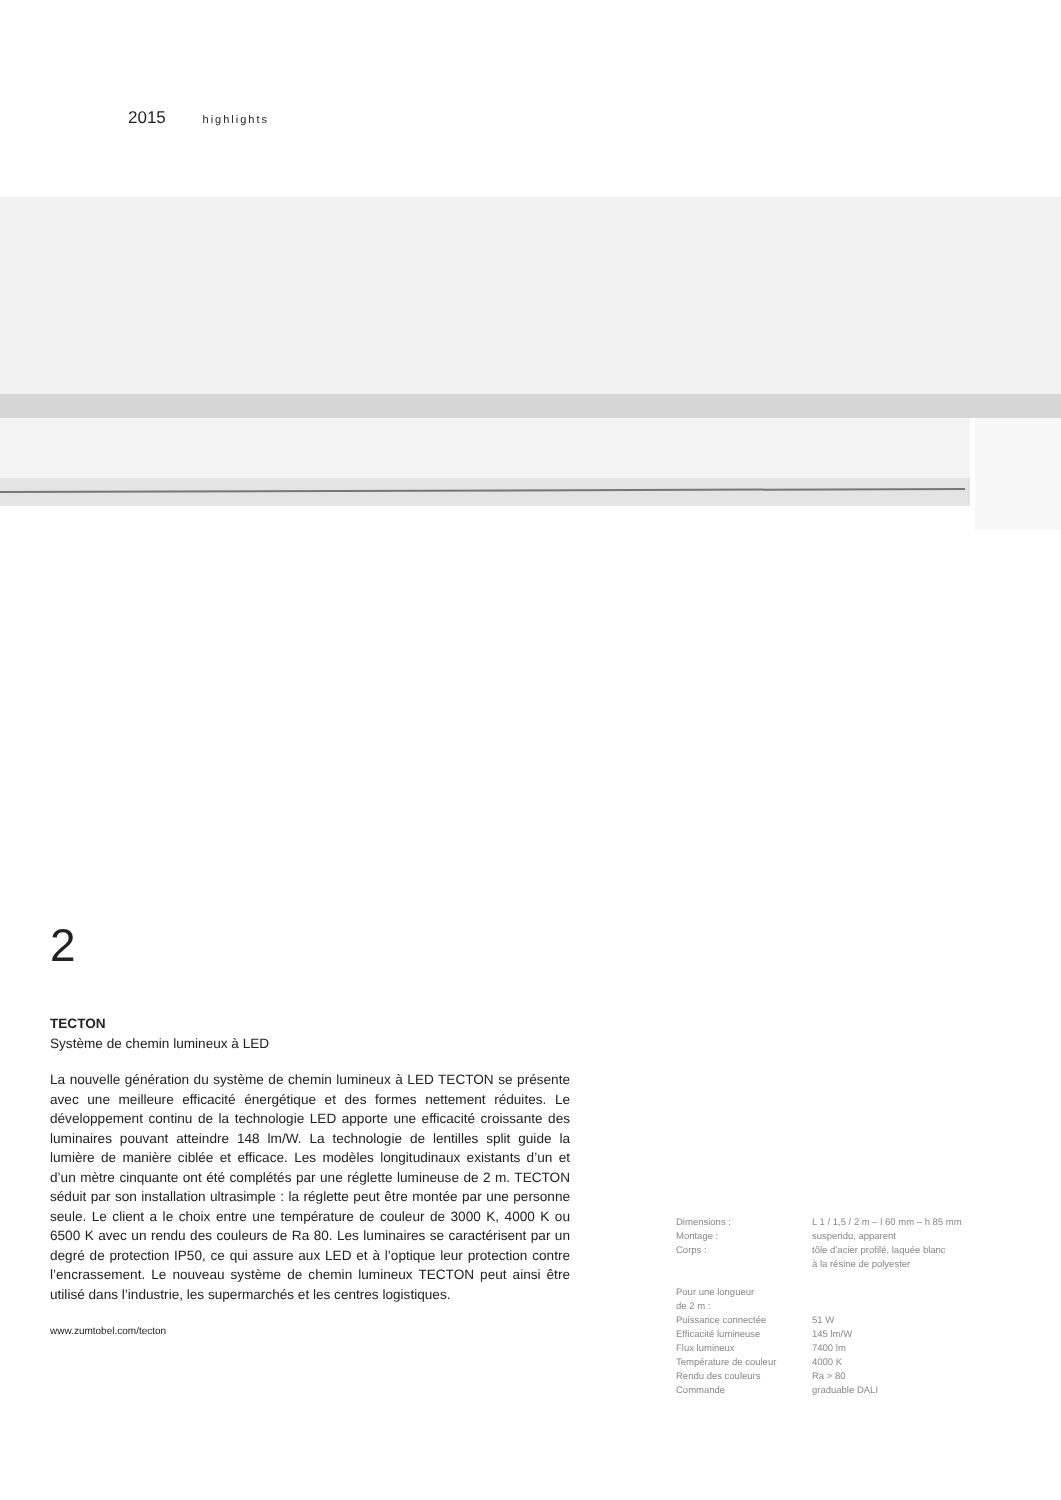2015 highlights
2
TECTON
Système de chemin lumineux à LED
La nouvelle génération du système de chemin lumineux à LED TECTON se présente avec une meilleure efficacité énergétique et des formes nettement réduites. Le développement continu de la technologie LED apporte une efficacité croissante des luminaires pouvant atteindre 148 lm/W. La technologie de lentilles split guide la lumière de manière ciblée et efficace. Les modèles longitudinaux existants d’un et d’un mètre cinquante ont été complétés par une réglette lumineuse de 2 m. TECTON séduit par son installation ultrasimple : la réglette peut être montée par une personne seule. Le client a le choix entre une température de couleur de 3000 K, 4000 K ou 6500 K avec un rendu des couleurs de Ra 80. Les luminaires se caractérisent par un degré de protection IP50, ce qui assure aux LED et à l’optique leur protection contre l’encrassement. Le nouveau système de chemin lumineux TECTON peut ainsi être utilisé dans l’industrie, les supermarchés et les centres logistiques.
www.zumtobel.com/tecton
| Dimensions : | L 1 / 1,5 / 2 m – l 60 mm – h 85 mm |
| Montage : | suspendu, apparent |
| Corps : | tôle d’acier profilé, laquée blanc à la résine de polyester |
| Pour une longueur de 2 m : | |
| Puissance connectée | 51 W |
| Efficacité lumineuse | 145 lm/W |
| Flux lumineux | 7400 lm |
| Température de couleur | 4000 K |
| Rendu des couleurs | Ra > 80 |
| Commande | graduable DALI |